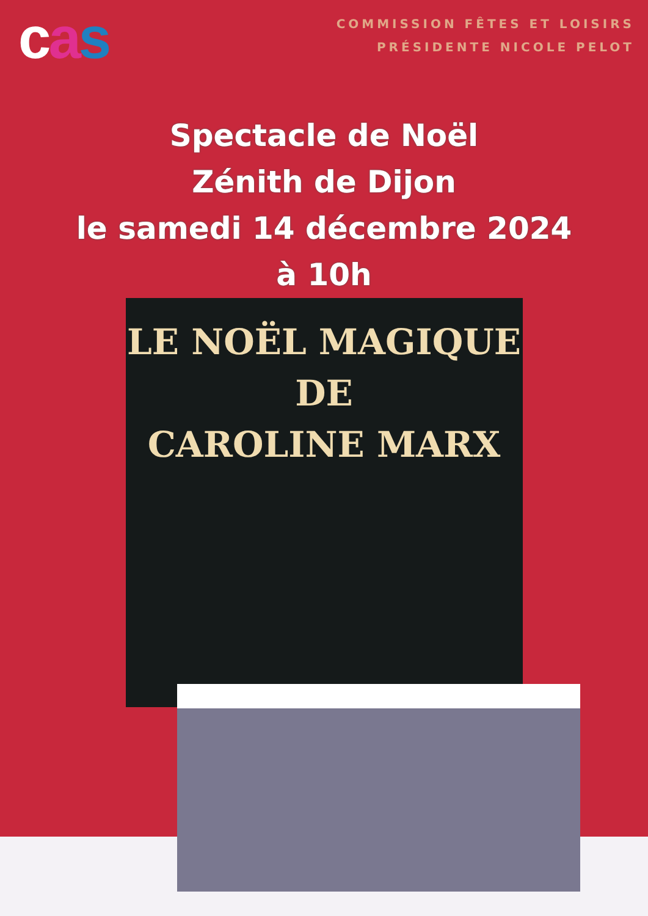cas
COMMISSION FÊTES ET LOISIRS
PRÉSIDENTE NICOLE PELOT
Spectacle de Noël
Zénith de Dijon
le samedi 14 décembre 2024
à 10h
LE NOËL MAGIQUE DE
CAROLINE MARX